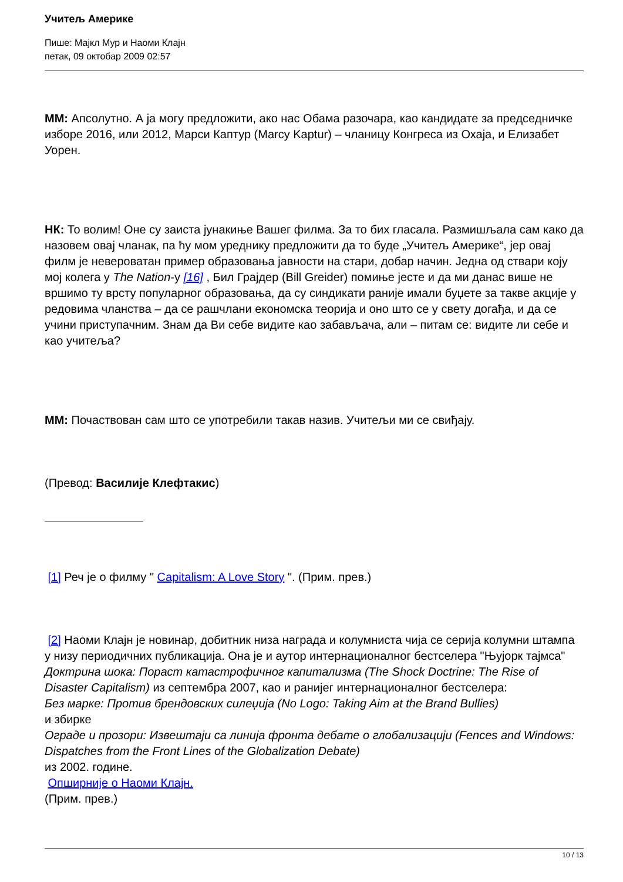Учитељ Америке
Пише: Мајкл Мур и Наоми Клајн
петак, 09 октобар 2009 02:57
ММ: Апсолутно. А ја могу предложити, ако нас Обама разочара, као кандидате за председничке изборе 2016, или 2012, Марси Каптур (Marcy Kaptur) – чланицу Конгреса из Охаја, и Елизабет Уорен.
НК: То волим! Оне су заиста јунакиње Вашег филма. За то бих гласала. Размишљала сам како да назовем овај чланак, па ћу мом уреднику предложити да то буде „Учитељ Америке“, јер овај филм је невероватан пример образовања јавности на стари, добар начин. Једна од ствари коју мој колега у The Nation-у [16] , Бил Грајдер (Bill Greider) помиње јесте и да ми данас више не вршимо ту врсту популарног образовања, да су синдикати раније имали буџете за такве акције у редовима чланства – да се рашчлани економска теорија и оно што се у свету догађа, и да се учини приступачним. Знам да Ви себе видите као забављача, али – питам се: видите ли себе и као учитеља?
ММ: Почаствован сам што се употребили такав назив. Учитељи ми се свиђају.
(Превод: Василије Клефтакис)
[1] Реч је о филму " Capitalism: A Love Story ". (Прим. прев.)
[2] Наоми Клајн је новинар, добитник низа награда и колумниста чија се серија колумни штампа у низу периодичних публикација. Она је и аутор интернационалног бестселера "Њујорк тајмса" Доктрина шока: Пораст катастрофичног капитализма (The Shock Doctrine: The Rise of Disaster Capitalism) из септембра 2007, као и ранијег интернационалног бестселера:
Без марке: Против брендовских силеџија (No Logo: Taking Aim at the Brand Bullies)
и збирке
Ограде и прозори: Извештаји са линија фронта дебате о глобализацији (Fences and Windows: Dispatches from the Front Lines of the Globalization Debate)
из 2002. године.
Опширније о Наоми Клајн.
(Прим. прев.)
10 / 13